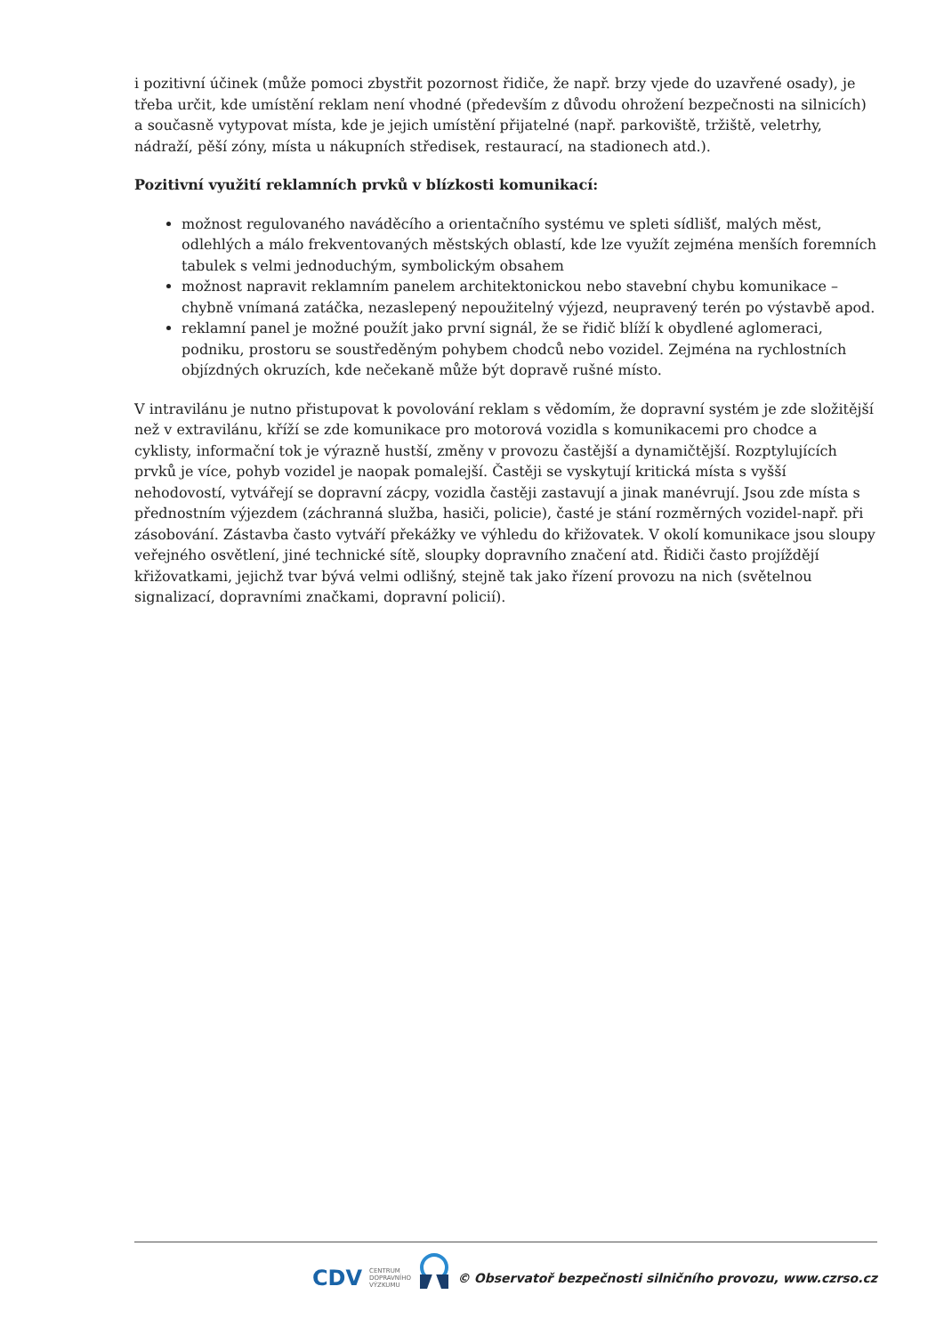i pozitivní účinek (může pomoci zbystřit pozornost řidiče, že např. brzy vjede do uzavřené osady), je třeba určit, kde umístění reklam není vhodné (především z důvodu ohrožení bezpečnosti na silnicích) a současně vytypovat místa, kde je jejich umístění přijatelné (např. parkoviště, tržiště, veletrhy, nádraží, pěší zóny, místa u nákupních středisek, restaurací, na stadionech atd.).
Pozitivní využití reklamních prvků v blízkosti komunikací:
možnost regulovaného naváděcího a orientačního systému ve spleti sídlišť, malých měst, odlehlých a málo frekventovaných městských oblastí, kde lze využít zejména menších foremních tabulek s velmi jednoduchým, symbolickým obsahem
možnost napravit reklamním panelem architektonickou nebo stavební chybu komunikace – chybně vnímaná zatáčka, nezaslepený nepoužitelný výjezd, neupravený terén po výstavbě apod.
reklamní panel je možné použít jako první signál, že se řidič blíží k obydlené aglomeraci, podniku, prostoru se soustředěným pohybem chodců nebo vozidel. Zejména na rychlostních objízdných okruzích, kde nečekaně může být dopravě rušné místo.
V intravilánu je nutno přistupovat k povolování reklam s vědomím, že dopravní systém je zde složitější než v extravilánu, kříží se zde komunikace pro motorová vozidla s komunikacemi pro chodce a cyklisty, informační tok je výrazně hustší, změny v provozu častější a dynamičtější. Rozptylujících prvků je více, pohyb vozidel je naopak pomalejší. Častěji se vyskytují kritická místa s vyšší nehodovostí, vytvářejí se dopravní zácpy, vozidla častěji zastavují a jinak manévrují. Jsou zde místa s přednostním výjezdem (záchranná služba, hasiči, policie), časté je stání rozměrných vozidel-např. při zásobování. Zástavba často vytváří překážky ve výhledu do křižovatek. V okolí komunikace jsou sloupy veřejného osvětlení, jiné technické sítě, sloupky dopravního značení atd. Řidiči často projíždějí křižovatkami, jejichž tvar bývá velmi odlišný, stejně tak jako řízení provozu na nich (světelnou signalizací, dopravními značkami, dopravní policií).
CDV CENTRUM
DOPRAVNÍHO
VÝZKUMU © Observatoř bezpečnosti silničního provozu, www.czrso.cz